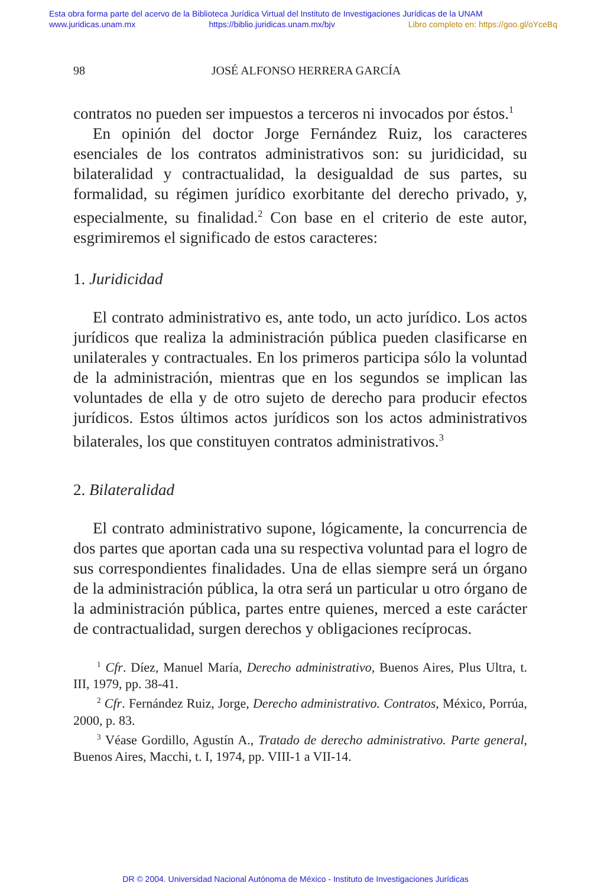Esta obra forma parte del acervo de la Biblioteca Jurídica Virtual del Instituto de Investigaciones Jurídicas de la UNAM
www.juridicas.unam.mx https://biblio.juridicas.unam.mx/bjv Libro completo en: https://goo.gl/oYceBq
98 JOSÉ ALFONSO HERRERA GARCÍA
contratos no pueden ser impuestos a terceros ni invocados por éstos.<sup>1</sup>
En opinión del doctor Jorge Fernández Ruiz, los caracteres esenciales de los contratos administrativos son: su juridicidad, su bilateralidad y contractualidad, la desigualdad de sus partes, su formalidad, su régimen jurídico exorbitante del derecho privado, y, especialmente, su finalidad.<sup>2</sup> Con base en el criterio de este autor, esgrimiremos el significado de estos caracteres:
1. Juridicidad
El contrato administrativo es, ante todo, un acto jurídico. Los actos jurídicos que realiza la administración pública pueden clasificarse en unilaterales y contractuales. En los primeros participa sólo la voluntad de la administración, mientras que en los segundos se implican las voluntades de ella y de otro sujeto de derecho para producir efectos jurídicos. Estos últimos actos jurídicos son los actos administrativos bilaterales, los que constituyen contratos administrativos.<sup>3</sup>
2. Bilateralidad
El contrato administrativo supone, lógicamente, la concurrencia de dos partes que aportan cada una su respectiva voluntad para el logro de sus correspondientes finalidades. Una de ellas siempre será un órgano de la administración pública, la otra será un particular u otro órgano de la administración pública, partes entre quienes, merced a este carácter de contractualidad, surgen derechos y obligaciones recíprocas.
<sup>1</sup> Cfr. Díez, Manuel María, Derecho administrativo, Buenos Aires, Plus Ultra, t. III, 1979, pp. 38-41.
<sup>2</sup> Cfr. Fernández Ruiz, Jorge, Derecho administrativo. Contratos, México, Porrúa, 2000, p. 83.
<sup>3</sup> Véase Gordillo, Agustín A., Tratado de derecho administrativo. Parte general, Buenos Aires, Macchi, t. I, 1974, pp. VIII-1 a VII-14.
DR © 2004. Universidad Nacional Autónoma de México - Instituto de Investigaciones Jurídicas